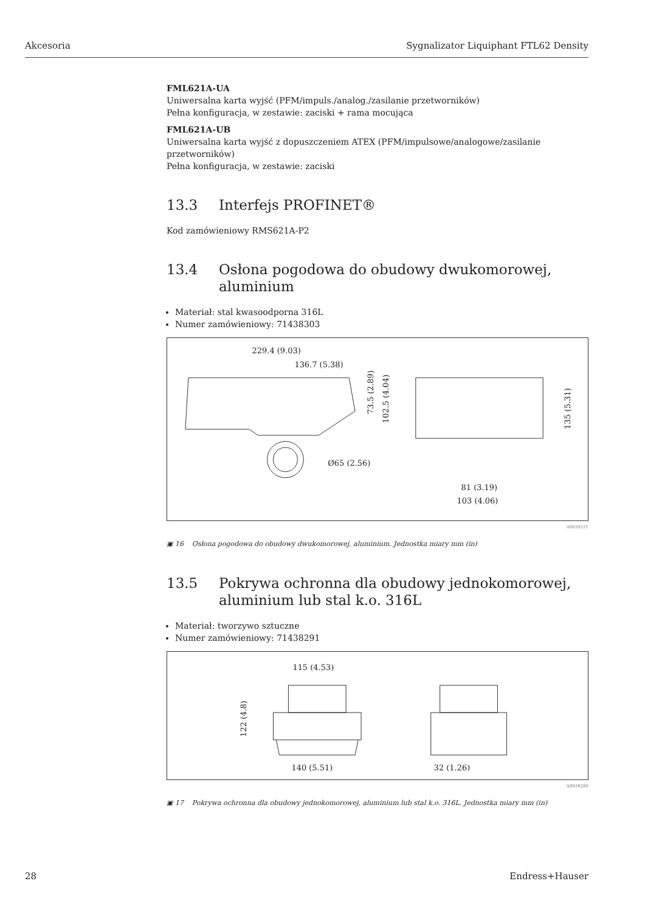Akcesoria Sygnalizator Liquiphant FTL62 Density
FML621A-UA
Uniwersalna karta wyjść (PFM/impuls./analog./zasilanie przetworników)
Pełna konfiguracja, w zestawie: zaciski + rama mocująca
FML621A-UB
Uniwersalna karta wyjść z dopuszczeniem ATEX (PFM/impulsowe/analogowe/zasilanie przetworników)
Pełna konfiguracja, w zestawie: zaciski
13.3 Interfejs PROFINET®
Kod zamówieniowy RMS621A-P2
13.4 Osłona pogodowa do obudowy dwukomorowej, aluminium
Materiał: stal kwasoodporna 316L
Numer zamówieniowy: 71438303
229.4 (9.03)
136.7 (5.38)
Ø65 (2.56)
81 (3.19)
103 (4.06)
73.5 (2.89)
102.5 (4.04)
135 (5.31)
A0039231
▣ 16 Osłona pogodowa do obudowy dwukomorowej, aluminium. Jednostka miary mm (in)
13.5 Pokrywa ochronna dla obudowy jednokomorowej, aluminium lub stal k.o. 316L
Materiał: tworzywo sztuczne
Numer zamówieniowy: 71438291
115 (4.53)
140 (5.51)
32 (1.26)
122 (4.8)
A0038280
▣ 17 Pokrywa ochronna dla obudowy jednokomorowej, aluminium lub stal k.o. 316L. Jednostka miary mm (in)
28 Endress+Hauser